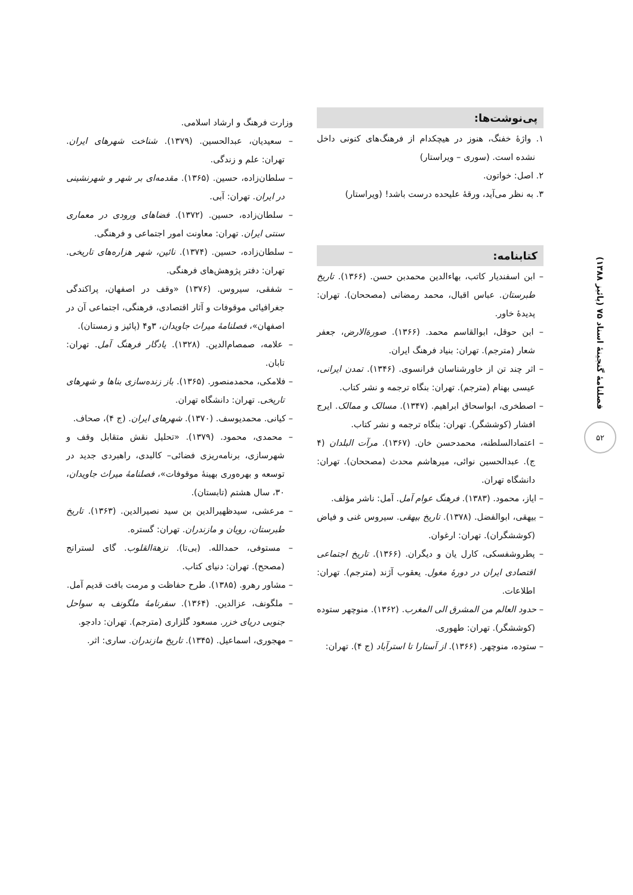فصلنامهٔ گنجینهٔ اسناد ۷۵ (پائیز ۱۳۸۸)
۵۲
پی‌نوشت‌ها:
۱. واژهٔ خفنگ، هنوز در هیچکدام از فرهنگ‌های کنونی داخل نشده است. (سوری – ویراستار)
۲. اصل: خواتون.
۳. به نظر می‌آید، ورقهٔ علیحده درست باشد! (ویراستار)
کتابنامه:
– ابن اسفندیار کاتب، بهاءالدین محمدبن حسن. (۱۳۶۶). تاریخ طبرستان. عباس اقبال، محمد رمضانی (مصححان). تهران: پدیدهٔ خاور.
– ابن حوقل، ابوالقاسم محمد. (۱۳۶۶). صورةالارض، جعفر شعار (مترجم). تهران: بنیاد فرهنگ ایران.
– اثر چند تن از خاورشناسان فرانسوی. (۱۳۴۶). تمدن ایرانی، عیسی بهنام (مترجم). تهران: بنگاه ترجمه و نشر کتاب.
– اصطخری، ابواسحاق ابراهیم. (۱۳۴۷). مسالک و ممالک. ایرج افشار (کوششگر). تهران: بنگاه ترجمه و نشر کتاب.
– اعتمادالسلطنه، محمدحسن خان. (۱۳۶۷). مرآت البلدان (۴ ج). عبدالحسین نوائی، میرهاشم محدث (مصححان). تهران: دانشگاه تهران.
– ایاز، محمود. (۱۳۸۳). فرهنگ عوام آمل. آمل: ناشر مؤلف.
– بیهقی، ابوالفضل. (۱۳۷۸). تاریخ بیهقی. سیروس غنی و فیاض (کوششگران). تهران: ارغوان.
– پطروشفسکی، کارل یان و دیگران. (۱۳۶۶). تاریخ اجتماعی اقتصادی ایران در دورهٔ مغول. یعقوب آژند (مترجم). تهران: اطلاعات.
– حدود العالم من المشرق الی المغرب. (۱۳۶۲). منوچهر ستوده (کوششگر). تهران: طهوری.
– ستوده، منوچهر. (۱۳۶۶). از آستارا تا استرآباد (ج ۴). تهران:
وزارت فرهنگ و ارشاد اسلامی.
– سعیدیان، عبدالحسین. (۱۳۷۹). شناخت شهرهای ایران. تهران: علم و زندگی.
– سلطان‌زاده، حسین. (۱۳۶۵). مقدمه‌ای بر شهر و شهرنشینی در ایران. تهران: آبی.
– سلطان‌زاده، حسین. (۱۳۷۲). فضاهای ورودی در معماری سنتی ایران. تهران: معاونت امور اجتماعی و فرهنگی.
– سلطان‌زاده، حسین. (۱۳۷۴). نائین، شهر هزاره‌های تاریخی. تهران: دفتر پژوهش‌های فرهنگی.
– شفقی، سیروس. (۱۳۷۶) «وقف در اصفهان، پراکندگی جغرافیائی موقوفات و آثار اقتصادی، فرهنگی، اجتماعی آن در اصفهان»، فصلنامهٔ میراث جاویدان، ۳و۴ (پائیز و زمستان).
– علامه، صمصام‌الدین. (۱۳۲۸). یادگار فرهنگ آمل. تهران: تابان.
– فلامکی، محمدمنصور. (۱۳۶۵). باز زنده‌سازی بناها و شهرهای تاریخی. تهران: دانشگاه تهران.
– کیانی. محمدیوسف. (۱۳۷۰). شهرهای ایران. (ج ۴)، صحاف.
– محمدی، محمود. (۱۳۷۹). «تحلیل نقش متقابل وقف و شهرسازی، برنامه‌ریزی فضائی– کالبدی، راهبردی جدید در توسعه و بهره‌وری بهینهٔ موقوفات»، فصلنامهٔ میراث جاویدان، ۳۰، سال هشتم (تابستان).
– مرعشی، سیدظهیرالدین بن سید نصیرالدین. (۱۳۶۳). تاریخ طبرستان، رویان و مازندران. تهران: گستره.
– مستوفی، حمدالله. (بی‌تا). نزهةالقلوب. گای لسترانج (مصحح). تهران: دنیای کتاب.
– مشاور رهرو. (۱۳۸۵). طرح حفاظت و مرمت بافت قدیم آمل.
– ملگونف، عزالدین. (۱۳۶۴). سفرنامهٔ ملگونف به سواحل جنوبی دریای خزر. مسعود گلزاری (مترجم). تهران: دادجو.
– مهجوری، اسماعیل. (۱۳۴۵). تاریخ مازندران. ساری: اثر.